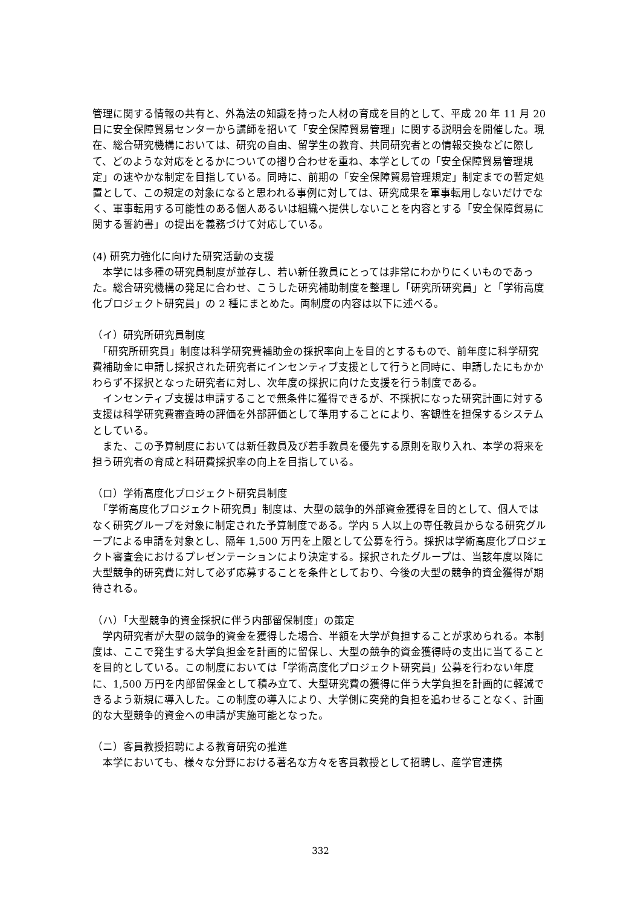管理に関する情報の共有と、外為法の知識を持った人材の育成を目的として、平成 20 年 11 月 20 日に安全保障貿易センターから講師を招いて「安全保障貿易管理」に関する説明会を開催した。現在、総合研究機構においては、研究の自由、留学生の教育、共同研究者との情報交換などに際して、どのような対応をとるかについての摺り合わせを重ね、本学としての「安全保障貿易管理規定」の速やかな制定を目指している。同時に、前期の「安全保障貿易管理規定」制定までの暫定処置として、この規定の対象になると思われる事例に対しては、研究成果を軍事転用しないだけでなく、軍事転用する可能性のある個人あるいは組織へ提供しないことを内容とする「安全保障貿易に関する誓約書」の提出を義務づけて対応している。
(4) 研究力強化に向けた研究活動の支援
　本学には多種の研究員制度が並存し、若い新任教員にとっては非常にわかりにくいものであった。総合研究機構の発足に合わせ、こうした研究補助制度を整理し「研究所研究員」と「学術高度化プロジェクト研究員」の 2 種にまとめた。両制度の内容は以下に述べる。
（イ）研究所研究員制度
　「研究所研究員」制度は科学研究費補助金の採択率向上を目的とするもので、前年度に科学研究費補助金に申請し採択された研究者にインセンティブ支援として行うと同時に、申請したにもかかわらず不採択となった研究者に対し、次年度の採択に向けた支援を行う制度である。
　インセンティブ支援は申請することで無条件に獲得できるが、不採択になった研究計画に対する支援は科学研究費審査時の評価を外部評価として準用することにより、客観性を担保するシステムとしている。
　また、この予算制度においては新任教員及び若手教員を優先する原則を取り入れ、本学の将来を担う研究者の育成と科研費採択率の向上を目指している。
（ロ）学術高度化プロジェクト研究員制度
　「学術高度化プロジェクト研究員」制度は、大型の競争的外部資金獲得を目的として、個人ではなく研究グループを対象に制定された予算制度である。学内 5 人以上の専任教員からなる研究グループによる申請を対象とし、隔年 1,500 万円を上限として公募を行う。採択は学術高度化プロジェクト審査会におけるプレゼンテーションにより決定する。採択されたグループは、当該年度以降に大型競争的研究費に対して必ず応募することを条件としており、今後の大型の競争的資金獲得が期待される。
（ハ）「大型競争的資金採択に伴う内部留保制度」の策定
　学内研究者が大型の競争的資金を獲得した場合、半額を大学が負担することが求められる。本制度は、ここで発生する大学負担金を計画的に留保し、大型の競争的資金獲得時の支出に当てることを目的としている。この制度においては「学術高度化プロジェクト研究員」公募を行わない年度に、1,500 万円を内部留保金として積み立て、大型研究費の獲得に伴う大学負担を計画的に軽減できるよう新規に導入した。この制度の導入により、大学側に突発的負担を追わせることなく、計画的な大型競争的資金への申請が実施可能となった。
（ニ）客員教授招聘による教育研究の推進
　本学においても、様々な分野における著名な方々を客員教授として招聘し、産学官連携
332